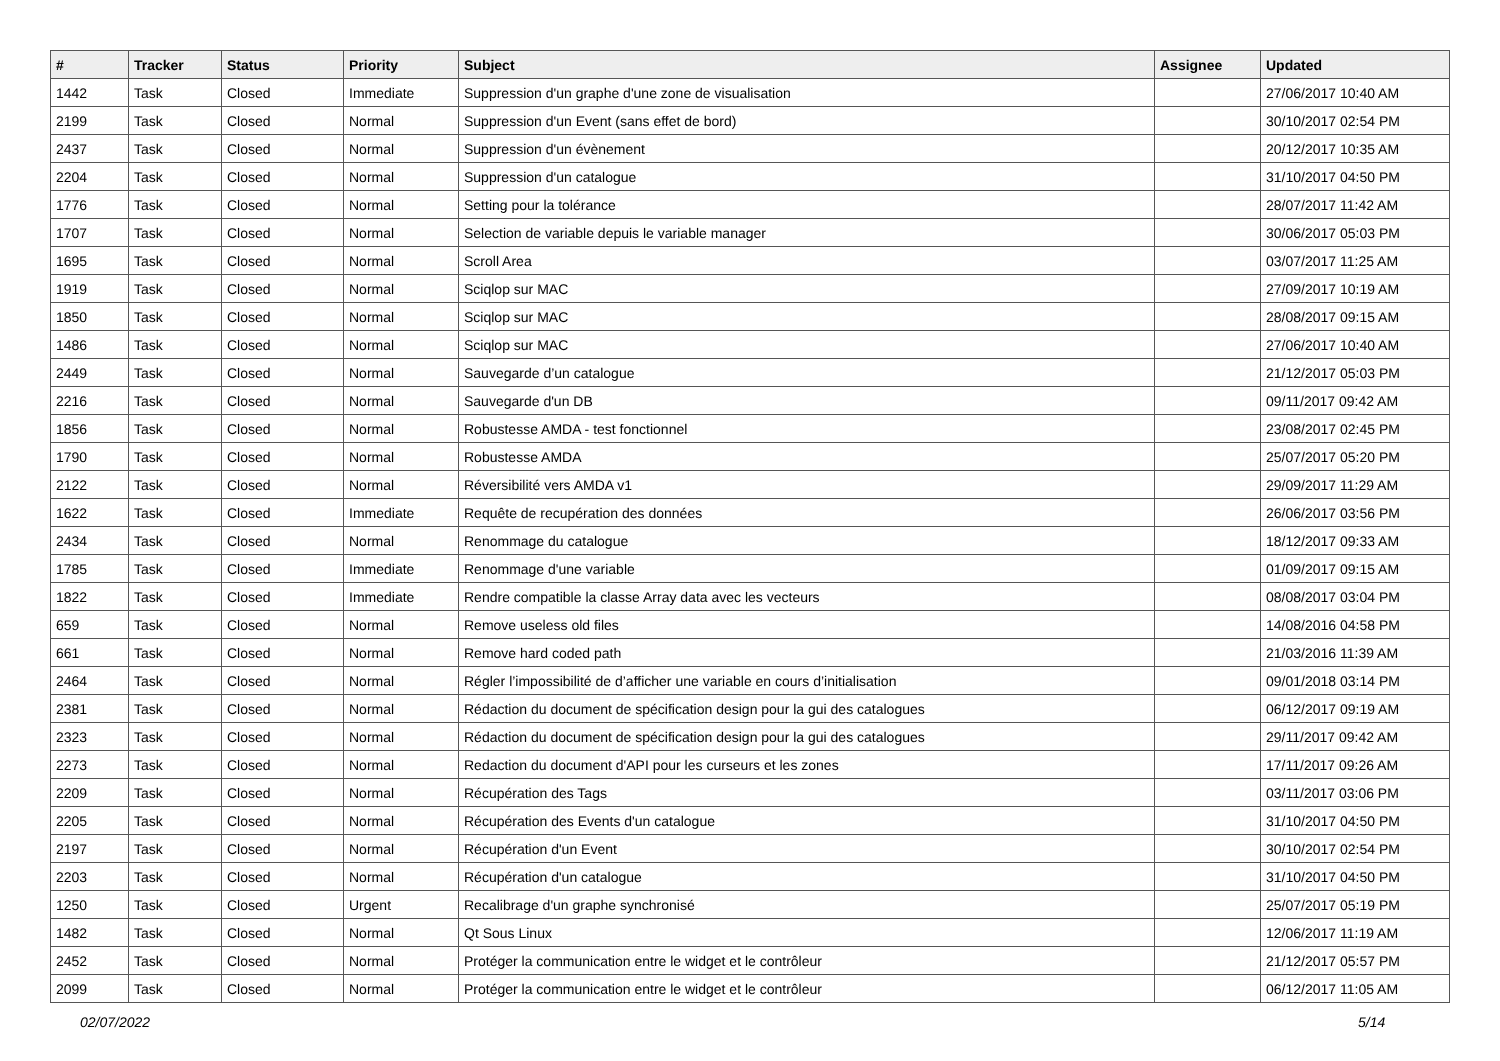| # | Tracker | Status | Priority | Subject | Assignee | Updated |
| --- | --- | --- | --- | --- | --- | --- |
| 1442 | Task | Closed | Immediate | Suppression d'un graphe d'une zone de visualisation | | 27/06/2017 10:40 AM |
| 2199 | Task | Closed | Normal | Suppression d'un Event (sans effet de bord) | | 30/10/2017 02:54 PM |
| 2437 | Task | Closed | Normal | Suppression d'un évènement | | 20/12/2017 10:35 AM |
| 2204 | Task | Closed | Normal | Suppression d'un catalogue | | 31/10/2017 04:50 PM |
| 1776 | Task | Closed | Normal | Setting pour la tolérance | | 28/07/2017 11:42 AM |
| 1707 | Task | Closed | Normal | Selection de variable depuis le variable manager | | 30/06/2017 05:03 PM |
| 1695 | Task | Closed | Normal | Scroll Area | | 03/07/2017 11:25 AM |
| 1919 | Task | Closed | Normal | Sciqlop sur MAC | | 27/09/2017 10:19 AM |
| 1850 | Task | Closed | Normal | Sciqlop sur MAC | | 28/08/2017 09:15 AM |
| 1486 | Task | Closed | Normal | Sciqlop sur MAC | | 27/06/2017 10:40 AM |
| 2449 | Task | Closed | Normal | Sauvegarde d’un catalogue | | 21/12/2017 05:03 PM |
| 2216 | Task | Closed | Normal | Sauvegarde d'un DB | | 09/11/2017 09:42 AM |
| 1856 | Task | Closed | Normal | Robustesse AMDA - test fonctionnel | | 23/08/2017 02:45 PM |
| 1790 | Task | Closed | Normal | Robustesse AMDA | | 25/07/2017 05:20 PM |
| 2122 | Task | Closed | Normal | Réversibilité vers AMDA v1 | | 29/09/2017 11:29 AM |
| 1622 | Task | Closed | Immediate | Requête de recupération des données | | 26/06/2017 03:56 PM |
| 2434 | Task | Closed | Normal | Renommage du catalogue | | 18/12/2017 09:33 AM |
| 1785 | Task | Closed | Immediate | Renommage d'une variable | | 01/09/2017 09:15 AM |
| 1822 | Task | Closed | Immediate | Rendre compatible la classe Array data avec les vecteurs | | 08/08/2017 03:04 PM |
| 659 | Task | Closed | Normal | Remove useless old files | | 14/08/2016 04:58 PM |
| 661 | Task | Closed | Normal | Remove hard coded path | | 21/03/2016 11:39 AM |
| 2464 | Task | Closed | Normal | Régler l’impossibilité de d’afficher une variable en cours d’initialisation | | 09/01/2018 03:14 PM |
| 2381 | Task | Closed | Normal | Rédaction du document de spécification design pour la gui des catalogues | | 06/12/2017 09:19 AM |
| 2323 | Task | Closed | Normal | Rédaction du document de spécification design pour la gui des catalogues | | 29/11/2017 09:42 AM |
| 2273 | Task | Closed | Normal | Redaction du document d'API pour les curseurs et les zones | | 17/11/2017 09:26 AM |
| 2209 | Task | Closed | Normal | Récupération des Tags | | 03/11/2017 03:06 PM |
| 2205 | Task | Closed | Normal | Récupération des Events d'un catalogue | | 31/10/2017 04:50 PM |
| 2197 | Task | Closed | Normal | Récupération d'un Event | | 30/10/2017 02:54 PM |
| 2203 | Task | Closed | Normal | Récupération d'un catalogue | | 31/10/2017 04:50 PM |
| 1250 | Task | Closed | Urgent | Recalibrage d'un graphe synchronisé | | 25/07/2017 05:19 PM |
| 1482 | Task | Closed | Normal | Qt Sous Linux | | 12/06/2017 11:19 AM |
| 2452 | Task | Closed | Normal | Protéger la communication entre le widget et le contrôleur | | 21/12/2017 05:57 PM |
| 2099 | Task | Closed | Normal | Protéger la communication entre le widget et le contrôleur | | 06/12/2017 11:05 AM |
02/07/2022 5/14